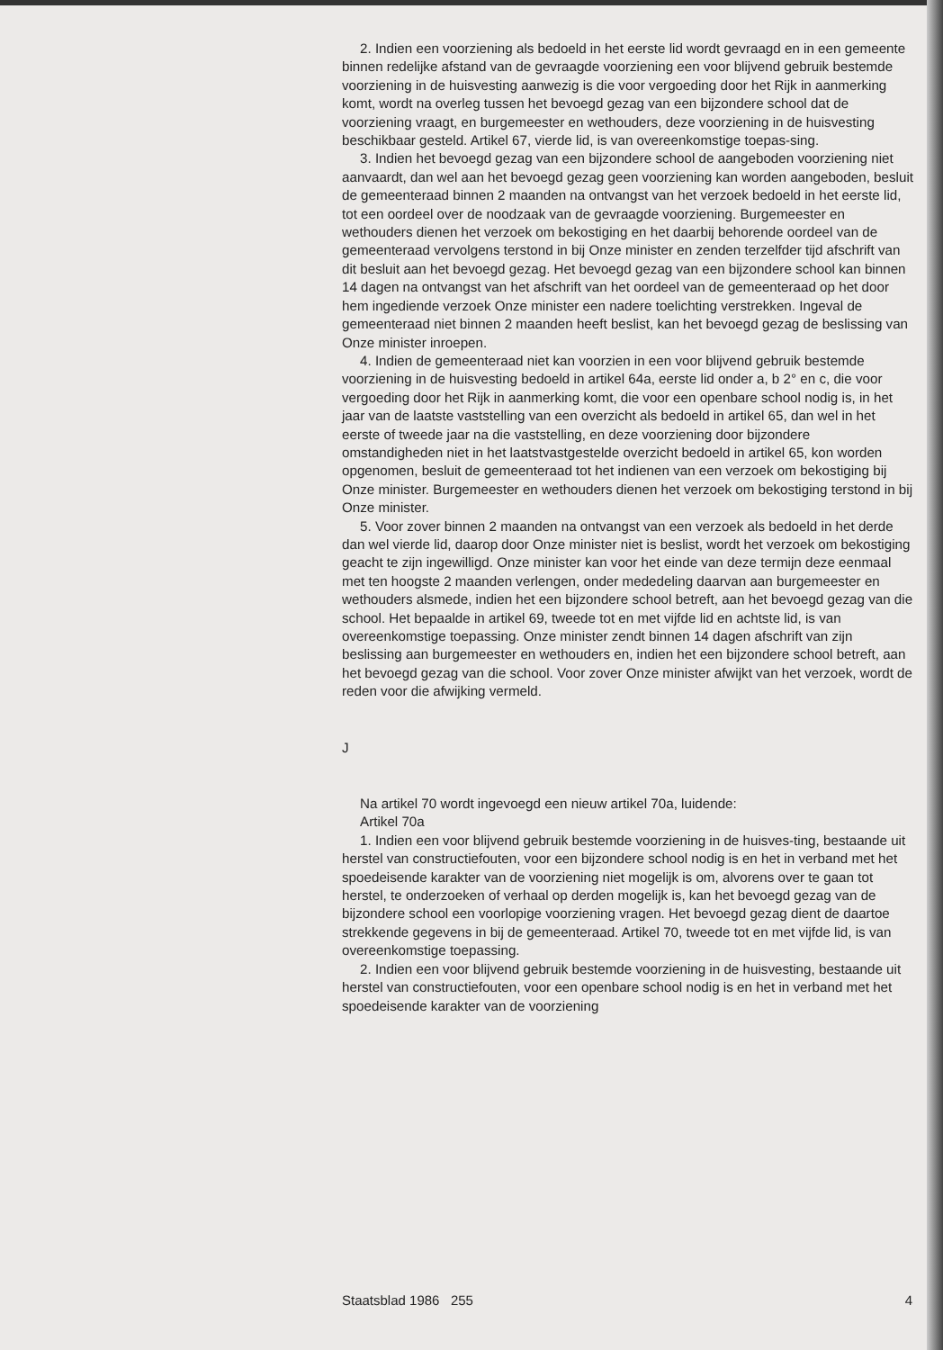2. Indien een voorziening als bedoeld in het eerste lid wordt gevraagd en in een gemeente binnen redelijke afstand van de gevraagde voorziening een voor blijvend gebruik bestemde voorziening in de huisvesting aanwezig is die voor vergoeding door het Rijk in aanmerking komt, wordt na overleg tussen het bevoegd gezag van een bijzondere school dat de voorziening vraagt, en burgemeester en wethouders, deze voorziening in de huisvesting beschikbaar gesteld. Artikel 67, vierde lid, is van overeenkomstige toepas-sing.
3. Indien het bevoegd gezag van een bijzondere school de aangeboden voorziening niet aanvaardt, dan wel aan het bevoegd gezag geen voorziening kan worden aangeboden, besluit de gemeenteraad binnen 2 maanden na ontvangst van het verzoek bedoeld in het eerste lid, tot een oordeel over de noodzaak van de gevraagde voorziening. Burgemeester en wethouders dienen het verzoek om bekostiging en het daarbij behorende oordeel van de gemeenteraad vervolgens terstond in bij Onze minister en zenden terzelfder tijd afschrift van dit besluit aan het bevoegd gezag. Het bevoegd gezag van een bijzondere school kan binnen 14 dagen na ontvangst van het afschrift van het oordeel van de gemeenteraad op het door hem ingediende verzoek Onze minister een nadere toelichting verstrekken. Ingeval de gemeenteraad niet binnen 2 maanden heeft beslist, kan het bevoegd gezag de beslissing van Onze minister inroepen.
4. Indien de gemeenteraad niet kan voorzien in een voor blijvend gebruik bestemde voorziening in de huisvesting bedoeld in artikel 64a, eerste lid onder a, b 2° en c, die voor vergoeding door het Rijk in aanmerking komt, die voor een openbare school nodig is, in het jaar van de laatste vaststelling van een overzicht als bedoeld in artikel 65, dan wel in het eerste of tweede jaar na die vaststelling, en deze voorziening door bijzondere omstandigheden niet in het laatstvastgestelde overzicht bedoeld in artikel 65, kon worden opgenomen, besluit de gemeenteraad tot het indienen van een verzoek om bekostiging bij Onze minister. Burgemeester en wethouders dienen het verzoek om bekostiging terstond in bij Onze minister.
5. Voor zover binnen 2 maanden na ontvangst van een verzoek als bedoeld in het derde dan wel vierde lid, daarop door Onze minister niet is beslist, wordt het verzoek om bekostiging geacht te zijn ingewilligd. Onze minister kan voor het einde van deze termijn deze eenmaal met ten hoogste 2 maanden verlengen, onder mededeling daarvan aan burgemeester en wethouders alsmede, indien het een bijzondere school betreft, aan het bevoegd gezag van die school. Het bepaalde in artikel 69, tweede tot en met vijfde lid en achtste lid, is van overeenkomstige toepassing. Onze minister zendt binnen 14 dagen afschrift van zijn beslissing aan burgemeester en wethouders en, indien het een bijzondere school betreft, aan het bevoegd gezag van die school. Voor zover Onze minister afwijkt van het verzoek, wordt de reden voor die afwijking vermeld.
J
Na artikel 70 wordt ingevoegd een nieuw artikel 70a, luidende:
Artikel 70a
1. Indien een voor blijvend gebruik bestemde voorziening in de huisves-ting, bestaande uit herstel van constructiefouten, voor een bijzondere school nodig is en het in verband met het spoedeisende karakter van de voorziening niet mogelijk is om, alvorens over te gaan tot herstel, te onderzoeken of verhaal op derden mogelijk is, kan het bevoegd gezag van de bijzondere school een voorlopige voorziening vragen. Het bevoegd gezag dient de daartoe strekkende gegevens in bij de gemeenteraad. Artikel 70, tweede tot en met vijfde lid, is van overeenkomstige toepassing.
2. Indien een voor blijvend gebruik bestemde voorziening in de huisvesting, bestaande uit herstel van constructiefouten, voor een openbare school nodig is en het in verband met het spoedeisende karakter van de voorziening
Staatsblad 1986 255 4